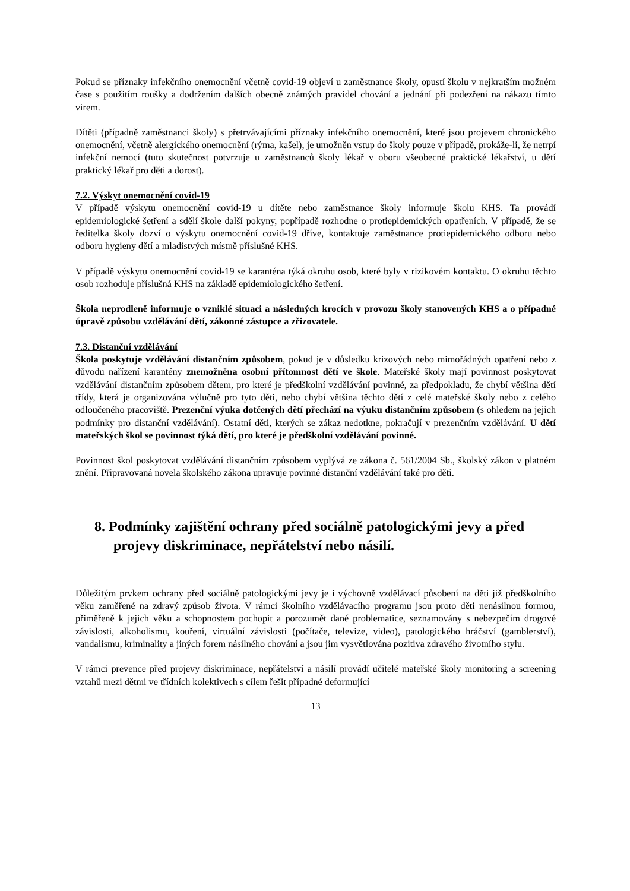Pokud se příznaky infekčního onemocnění včetně covid-19 objeví u zaměstnance školy, opustí školu v nejkratším možném čase s použitím roušky a dodržením dalších obecně známých pravidel chování a jednání při podezření na nákazu tímto virem.
Dítěti (případně zaměstnanci školy) s přetrvávajícími příznaky infekčního onemocnění, které jsou projevem chronického onemocnění, včetně alergického onemocnění (rýma, kašel), je umožněn vstup do školy pouze v případě, prokáže-li, že netrpí infekční nemocí (tuto skutečnost potvrzuje u zaměstnanců školy lékař v oboru všeobecné praktické lékařství, u dětí praktický lékař pro děti a dorost).
7.2. Výskyt onemocnění covid-19
V případě výskytu onemocnění covid-19 u dítěte nebo zaměstnance školy informuje školu KHS. Ta provádí epidemiologické šetření a sdělí škole další pokyny, popřípadě rozhodne o protiepidemických opatřeních. V případě, že se ředitelka školy dozví o výskytu onemocnění covid-19 dříve, kontaktuje zaměstnance protiepidemického odboru nebo odboru hygieny dětí a mladistvých místně příslušné KHS.
V případě výskytu onemocnění covid-19 se karanténa týká okruhu osob, které byly v rizikovém kontaktu. O okruhu těchto osob rozhoduje příslušná KHS na základě epidemiologického šetření.
Škola neprodleně informuje o vzniklé situaci a následných krocích v provozu školy stanovených KHS a o případné úpravě způsobu vzdělávání dětí, zákonné zástupce a zřizovatele.
7.3. Distanční vzdělávání
Škola poskytuje vzdělávání distančním způsobem, pokud je v důsledku krizových nebo mimořádných opatření nebo z důvodu nařízení karantény znemožněna osobní přítomnost dětí ve škole. Mateřské školy mají povinnost poskytovat vzdělávání distančním způsobem dětem, pro které je předškolní vzdělávání povinné, za předpokladu, že chybí většina dětí třídy, která je organizována výlučně pro tyto děti, nebo chybí většina těchto dětí z celé mateřské školy nebo z celého odloučeného pracoviště. Prezenční výuka dotčených dětí přechází na výuku distančním způsobem (s ohledem na jejich podmínky pro distanční vzdělávání). Ostatní děti, kterých se zákaz nedotkne, pokračují v prezenčním vzdělávání. U dětí mateřských škol se povinnost týká dětí, pro které je předškolní vzdělávání povinné.
Povinnost škol poskytovat vzdělávání distančním způsobem vyplývá ze zákona č. 561/2004 Sb., školský zákon v platném znění. Připravovaná novela školského zákona upravuje povinné distanční vzdělávání také pro děti.
8. Podmínky zajištění ochrany před sociálně patologickými jevy a před projevy diskriminace, nepřátelství nebo násilí.
Důležitým prvkem ochrany před sociálně patologickými jevy je i výchovně vzdělávací působení na děti již předškolního věku zaměřené na zdravý způsob života. V rámci školního vzdělávacího programu jsou proto děti nenásilnou formou, přiměřeně k jejich věku a schopnostem pochopit a porozumět dané problematice, seznamovány s nebezpečím drogové závislosti, alkoholismu, kouření, virtuální závislosti (počítače, televize, video), patologického hráčství (gamblerství), vandalismu, kriminality a jiných forem násilného chování a jsou jim vysvětlována pozitiva zdravého životního stylu.
V rámci prevence před projevy diskriminace, nepřátelství a násilí provádí učitelé mateřské školy monitoring a screening vztahů mezi dětmi ve třídních kolektivech s cílem řešit případné deformující
13